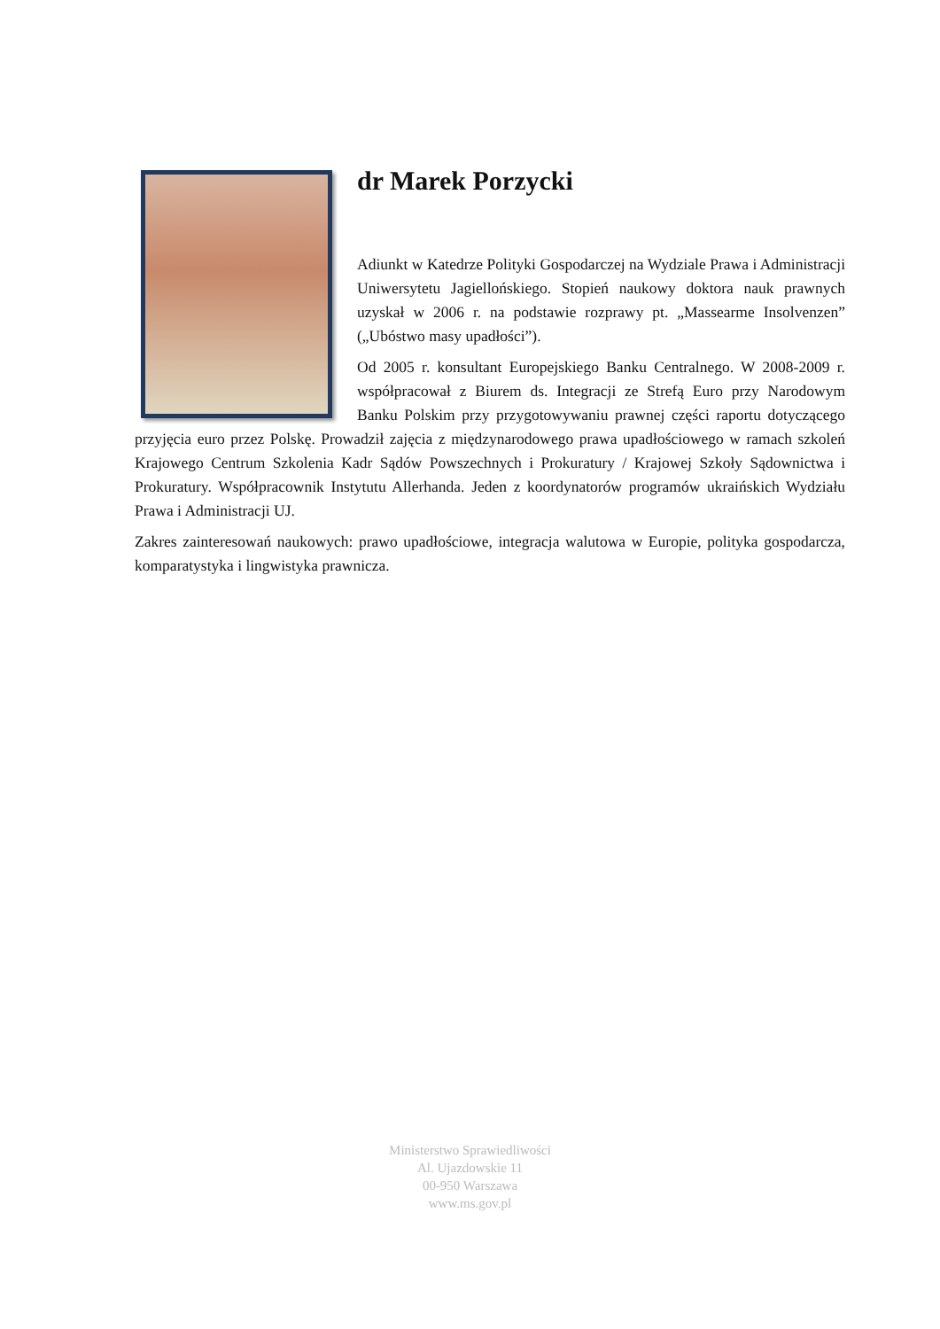dr Marek Porzycki
Adiunkt w Katedrze Polityki Gospodarczej na Wydziale Prawa i Administracji Uniwersytetu Jagiellońskiego. Stopień naukowy doktora nauk prawnych uzyskał w 2006 r. na podstawie rozprawy pt. „Massearme Insolvenzen” („Ubóstwo masy upadłości”).
Od 2005 r. konsultant Europejskiego Banku Centralnego. W 2008-2009 r. współpracował z Biurem ds. Integracji ze Strefą Euro przy Narodowym Banku Polskim przy przygotowywaniu prawnej części raportu dotyczącego przyjęcia euro przez Polskę. Prowadził zajęcia z międzynarodowego prawa upadłościowego w ramach szkoleń Krajowego Centrum Szkolenia Kadr Sądów Powszechnych i Prokuratury / Krajowej Szkoły Sądownictwa i Prokuratury. Współpracownik Instytutu Allerhanda. Jeden z koordynatorów programów ukraińskich Wydziału Prawa i Administracji UJ.
Zakres zainteresowań naukowych: prawo upadłościowe, integracja walutowa w Europie, polityka gospodarcza, komparatystyka i lingwistyka prawnicza.
Ministerstwo Sprawiedliwości
Al. Ujazdowskie 11
00-950 Warszawa
www.ms.gov.pl